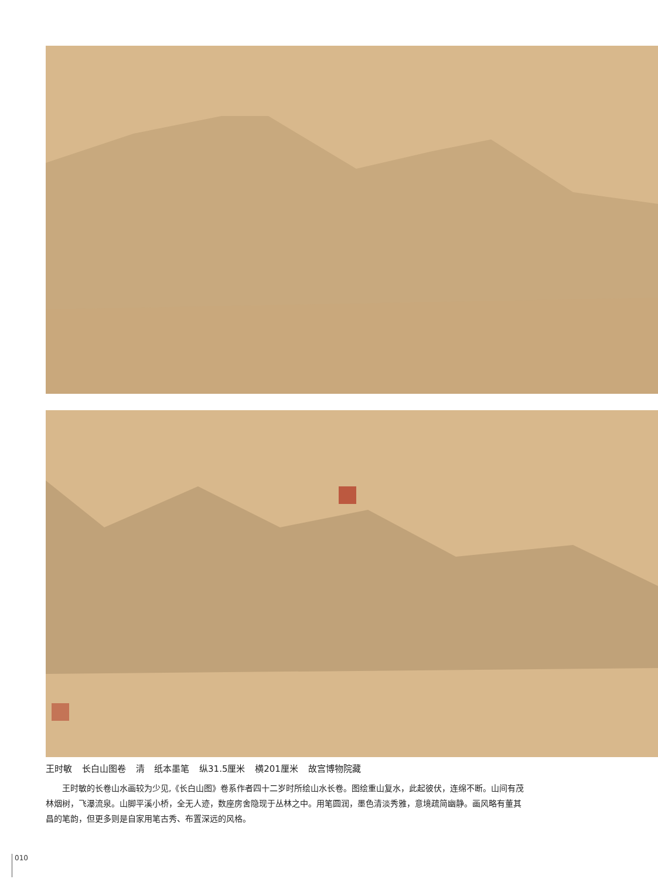王时敏 长白山图卷 清 纸本墨笔 纵31.5厘米 横201厘米 故宫博物院藏
王时敏的长卷山水画较为少见,《长白山图》卷系作者四十二岁时所绘山水长卷。图绘重山复水，此起彼伏，连绵不断。山间有茂林烟树，飞瀑流泉。山脚平溪小桥，全无人迹，数座房舍隐现于丛林之中。用笔圆润，墨色清淡秀雅，意境疏简幽静。画风略有董其昌的笔韵，但更多则是自家用笔古秀、布置深远的风格。
010